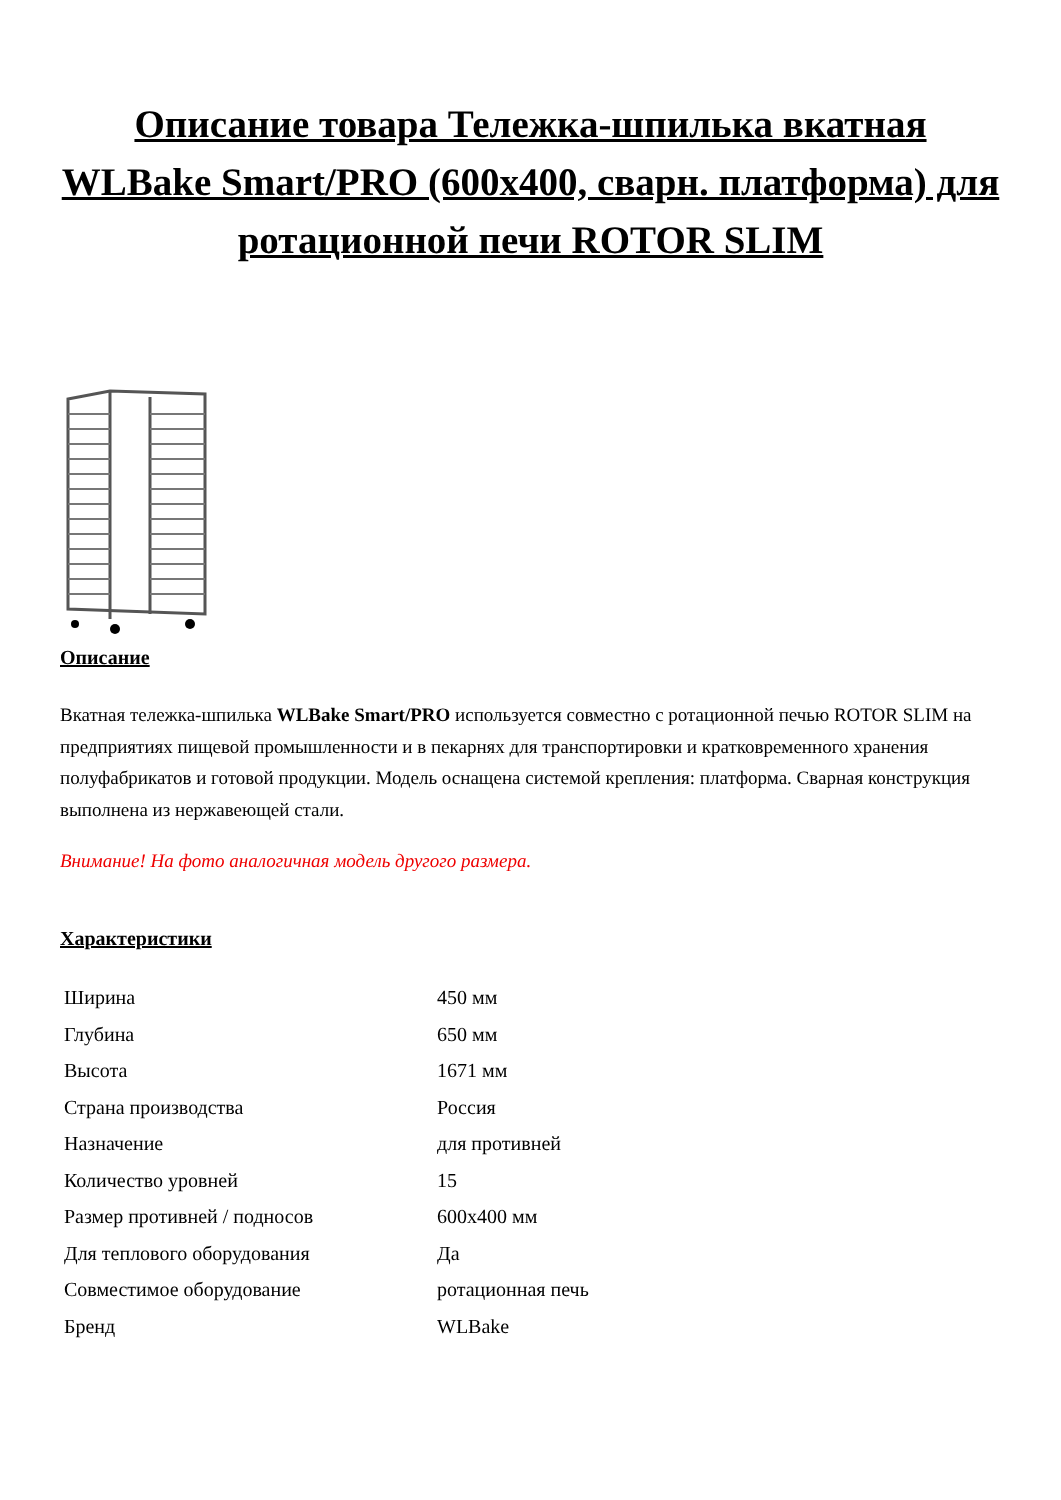Описание товара Тележка-шпилька вкатная WLBake Smart/PRO (600x400, сварн. платформа) для ротационной печи ROTOR SLIM
Описание
Вкатная тележка-шпилька WLBake Smart/PRO используется совместно с ротационной печью ROTOR SLIM на предприятиях пищевой промышленности и в пекарнях для транспортировки и кратковременного хранения полуфабрикатов и готовой продукции. Модель оснащена системой крепления: платформа. Сварная конструкция выполнена из нержавеющей стали.
Внимание! На фото аналогичная модель другого размера.
Характеристики
| Ширина | 450 мм |
| Глубина | 650 мм |
| Высота | 1671 мм |
| Страна производства | Россия |
| Назначение | для противней |
| Количество уровней | 15 |
| Размер противней / подносов | 600x400 мм |
| Для теплового оборудования | Да |
| Совместимое оборудование | ротационная печь |
| Бренд | WLBake |